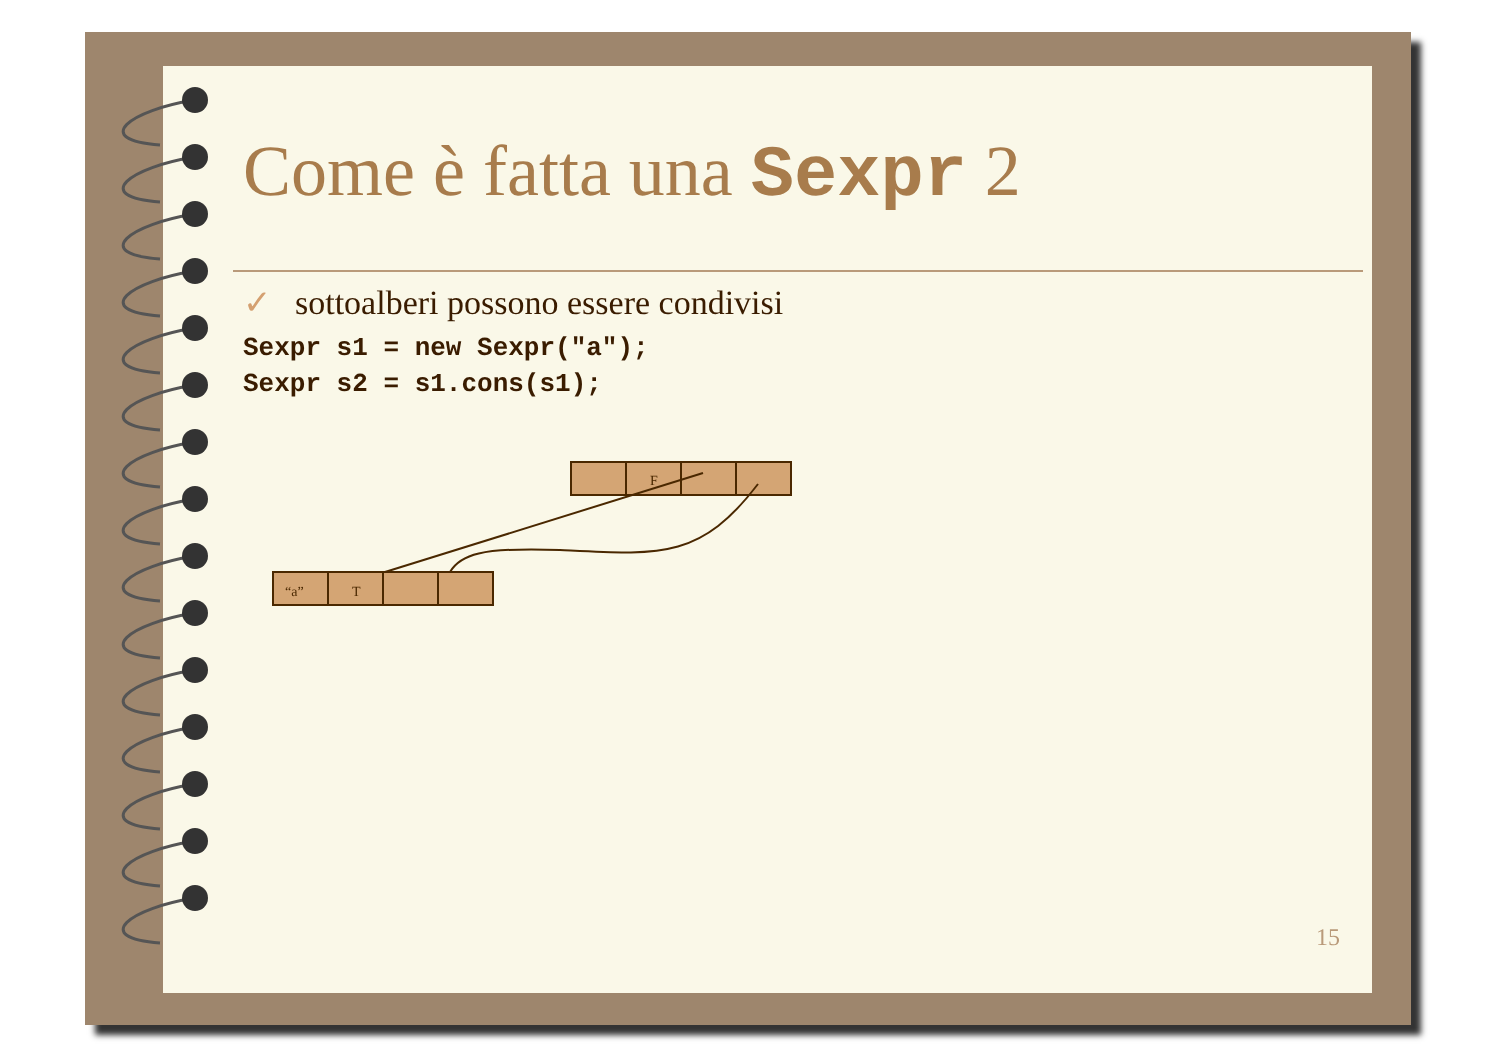Come è fatta una Sexpr 2
✓ sottoalberi possono essere condivisi
Sexpr s1 = new Sexpr("a");
Sexpr s2 = s1.cons(s1);
F
“a”
T
15